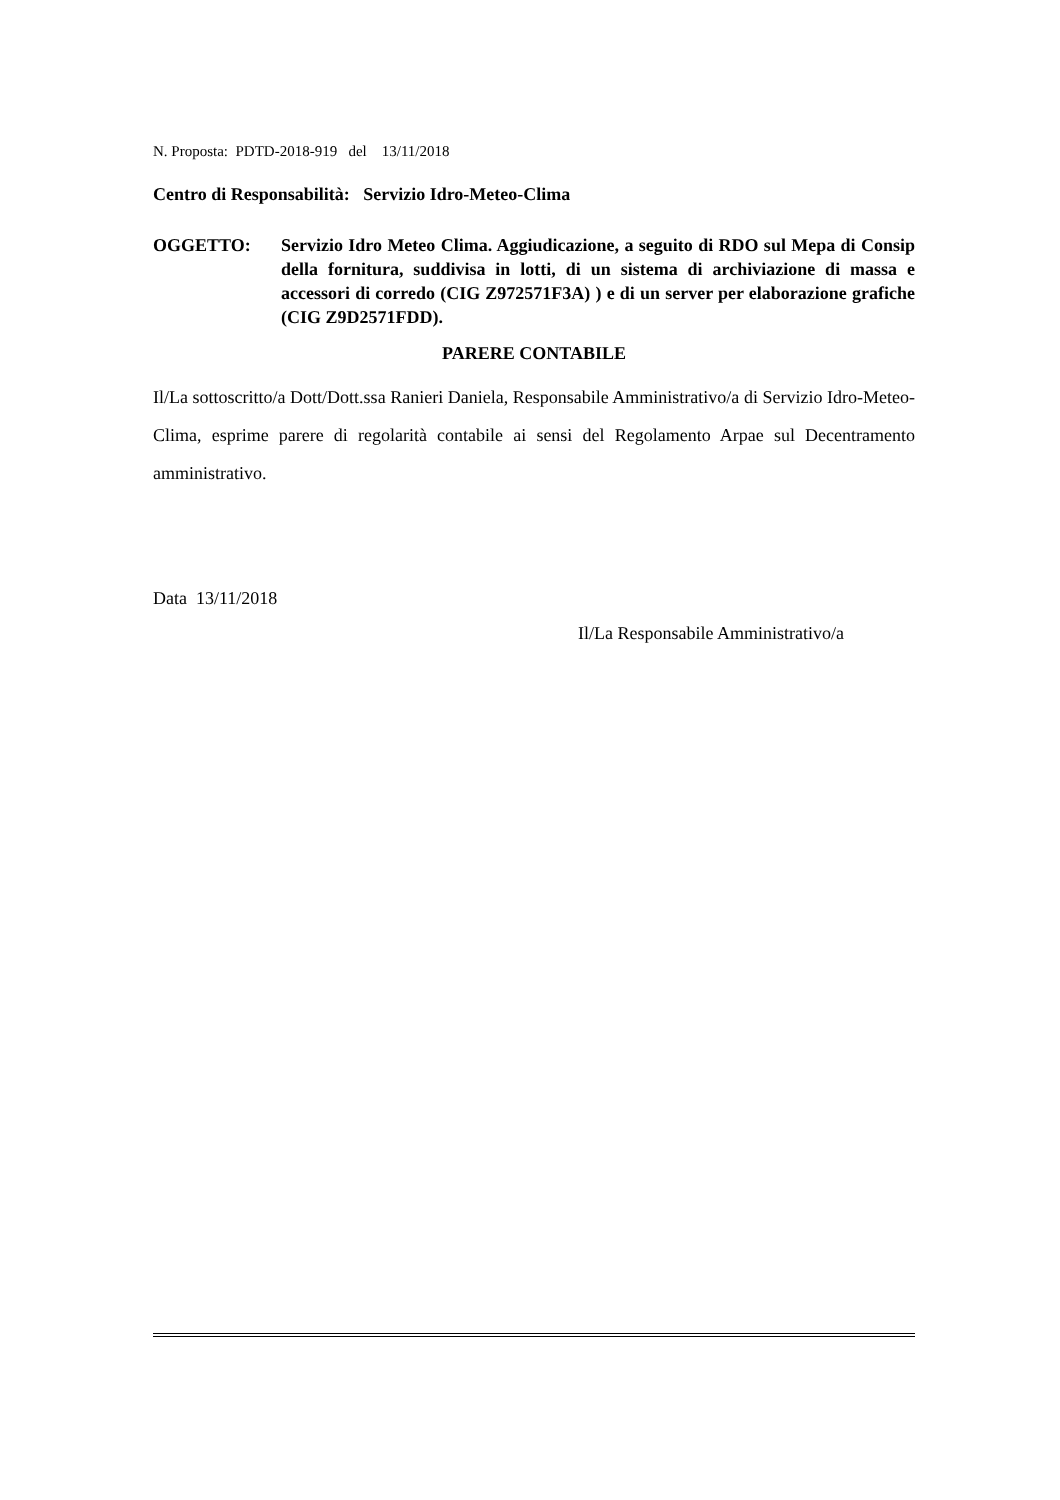N. Proposta: PDTD-2018-919 del 13/11/2018
Centro di Responsabilità: Servizio Idro-Meteo-Clima
OGGETTO: Servizio Idro Meteo Clima. Aggiudicazione, a seguito di RDO sul Mepa di Consip della fornitura, suddivisa in lotti, di un sistema di archiviazione di massa e accessori di corredo (CIG Z972571F3A) ) e di un server per elaborazione grafiche (CIG Z9D2571FDD).
PARERE CONTABILE
Il/La sottoscritto/a Dott/Dott.ssa Ranieri Daniela, Responsabile Amministrativo/a di Servizio Idro-Meteo-Clima, esprime parere di regolarità contabile ai sensi del Regolamento Arpae sul Decentramento amministrativo.
Data 13/11/2018
Il/La Responsabile Amministrativo/a